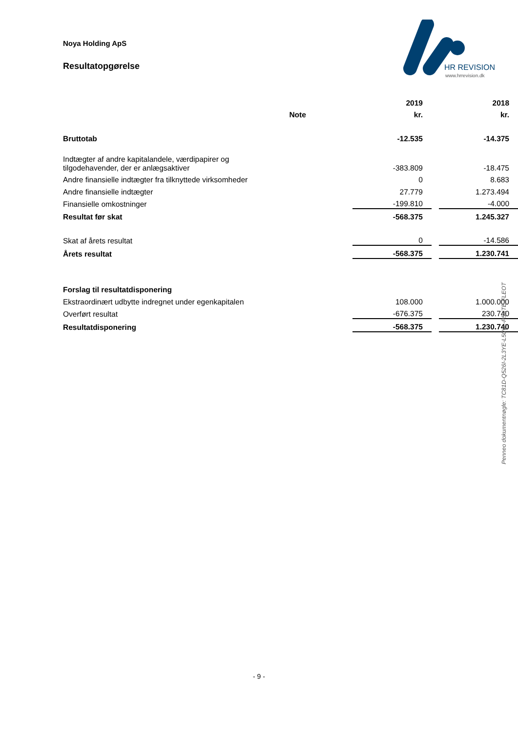Noya Holding ApS
Resultatopgørelse
HR REVISION
www.hrrevision.dk
| | | 2019 | | 2018 |
| | Note | kr. | | kr. |
| Bruttotab | | -12.535 | | -14.375 |
| Indtægter af andre kapitalandele, værdipapirer og tilgodehavender, der er anlægsaktiver | | -383.809 | | -18.475 |
| Andre finansielle indtægter fra tilknyttede virksomheder | | 0 | | 8.683 |
| Andre finansielle indtægter | | 27.779 | | 1.273.494 |
| Finansielle omkostninger | | -199.810 | | -4.000 |
| Resultat før skat | | -568.375 | | 1.245.327 |
| Skat af årets resultat | | 0 | | -14.586 |
| Årets resultat | | -568.375 | | 1.230.741 |
| Forslag til resultatdisponering | | | | |
| Ekstraordinært udbytte indregnet under egenkapitalen | | 108.000 | | 1.000.000 |
| Overført resultat | | -676.375 | | 230.740 |
| Resultatdisponering | | -568.375 | | 1.230.740 |
Penneo dokumentnøgle: TC81D-Q526I-2L3YE-L50VL-P5XTE-FLEOT
- 9 -